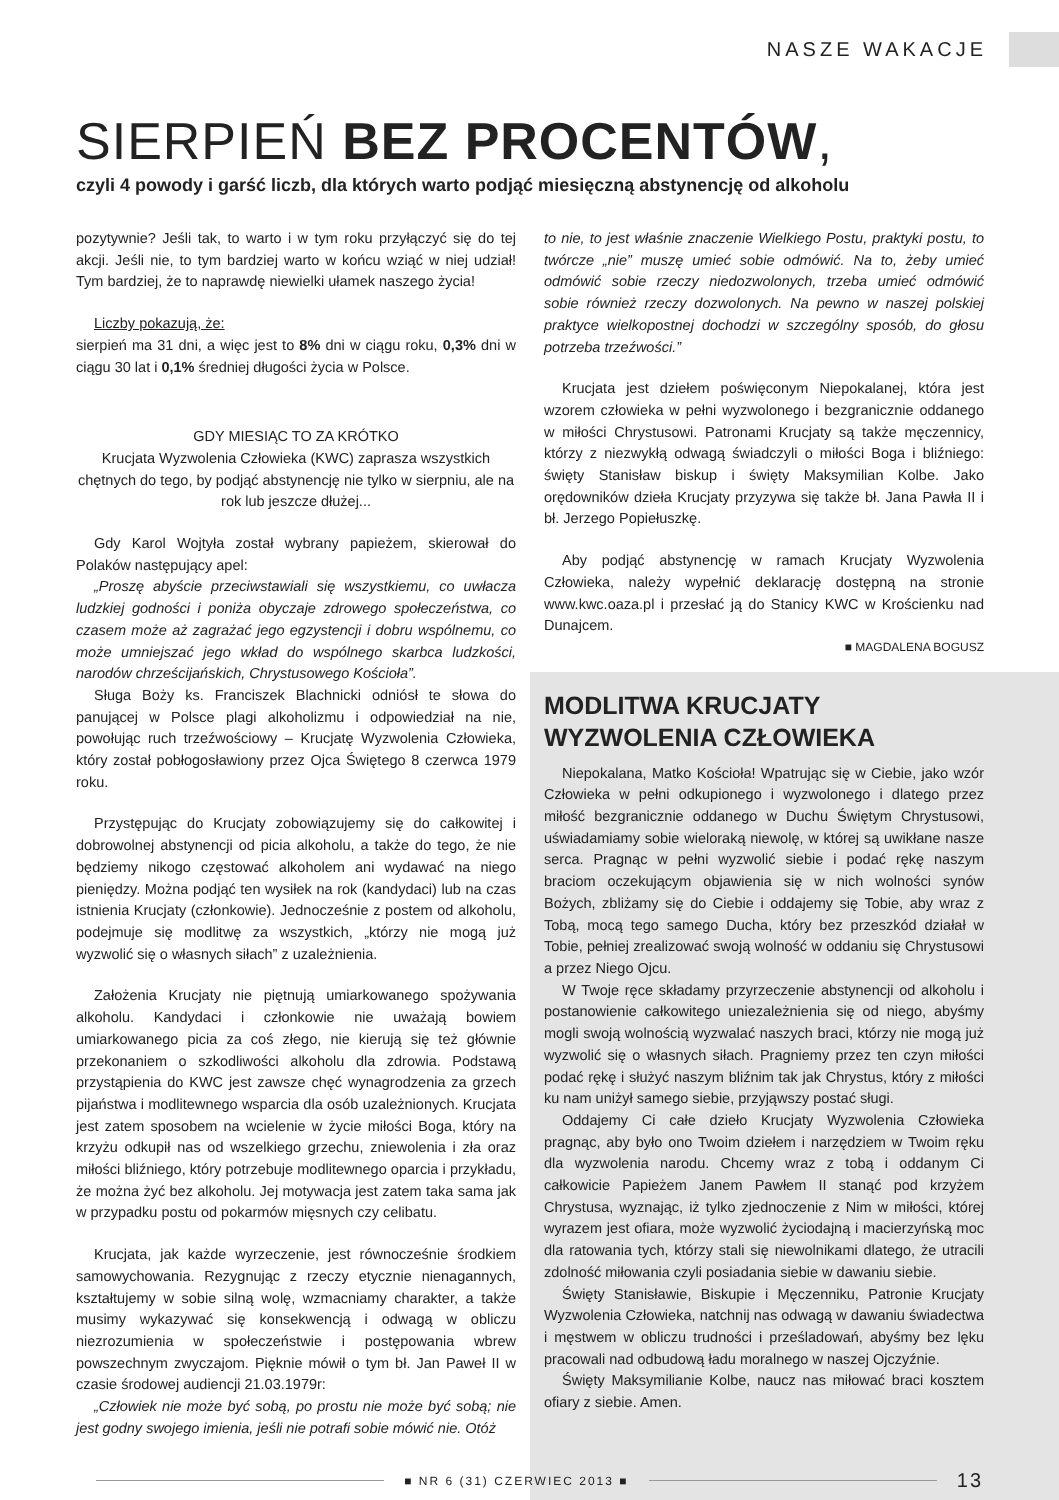NASZE WAKACJE
SIERPIEŃ BEZ PROCENTÓW,
czyli 4 powody i garść liczb, dla których warto podjąć miesięczną abstynencję od alkoholu
pozytywnie? Jeśli tak, to warto i w tym roku przyłączyć się do tej akcji. Jeśli nie, to tym bardziej warto w końcu wziąć w niej udział! Tym bardziej, że to naprawdę niewielki ułamek naszego życia!
Liczby pokazują, że:
sierpień ma 31 dni, a więc jest to 8% dni w ciągu roku, 0,3% dni w ciągu 30 lat i 0,1% średniej długości życia w Polsce.
GDY MIESIĄC TO ZA KRÓTKO
Krucjata Wyzwolenia Człowieka (KWC) zaprasza wszystkich chętnych do tego, by podjąć abstynencję nie tylko w sierpniu, ale na rok lub jeszcze dłużej...
Gdy Karol Wojtyła został wybrany papieżem, skierował do Polaków następujący apel:
„Proszę abyście przeciwstawiali się wszystkiemu, co uwłacza ludzkiej godności i poniża obyczaje zdrowego społeczeństwa, co czasem może aż zagrażać jego egzystencji i dobru wspólnemu, co może umniejszać jego wkład do wspólnego skarbca ludzkości, narodów chrześcijańskich, Chrystusowego Kościoła”.
Sługa Boży ks. Franciszek Blachnicki odniósł te słowa do panującej w Polsce plagi alkoholizmu i odpowiedział na nie, powołując ruch trzeźwościowy – Krucjatę Wyzwolenia Człowieka, który został pobłogosławiony przez Ojca Świętego 8 czerwca 1979 roku.
Przystępując do Krucjaty zobowiązujemy się do całkowitej i dobrowolnej abstynencji od picia alkoholu, a także do tego, że nie będziemy nikogo częstować alkoholem ani wydawać na niego pieniędzy. Można podjąć ten wysiłek na rok (kandydaci) lub na czas istnienia Krucjaty (członkowie). Jednocześnie z postem od alkoholu, podejmuje się modlitwę za wszystkich, „którzy nie mogą już wyzwolić się o własnych siłach” z uzależnienia.
Założenia Krucjaty nie piętnują umiarkowanego spożywania alkoholu. Kandydaci i członkowie nie uważają bowiem umiarkowanego picia za coś złego, nie kierują się też głównie przekonaniem o szkodliwości alkoholu dla zdrowia. Podstawą przystąpienia do KWC jest zawsze chęć wynagrodzenia za grzech pijaństwa i modlitewnego wsparcia dla osób uzależnionych. Krucjata jest zatem sposobem na wcielenie w życie miłości Boga, który na krzyżu odkupił nas od wszelkiego grzechu, zniewolenia i zła oraz miłości bliźniego, który potrzebuje modlitewnego oparcia i przykładu, że można żyć bez alkoholu. Jej motywacja jest zatem taka sama jak w przypadku postu od pokarmów mięsnych czy celibatu.
Krucjata, jak każde wyrzeczenie, jest równocześnie środkiem samowychowania. Rezygnując z rzeczy etycznie nienagannych, kształtujemy w sobie silną wolę, wzmacniamy charakter, a także musimy wykazywać się konsekwencją i odwagą w obliczu niezrozumienia w społeczeństwie i postępowania wbrew powszechnym zwyczajom. Pięknie mówił o tym bł. Jan Paweł II w czasie środowej audiencji 21.03.1979r:
„Człowiek nie może być sobą, po prostu nie może być sobą; nie jest godny swojego imienia, jeśli nie potrafi sobie mówić nie. Otóż
to nie, to jest właśnie znaczenie Wielkiego Postu, praktyki postu, to twórcze „nie” muszę umieć sobie odmówić. Na to, żeby umieć odmówić sobie rzeczy niedozwolonych, trzeba umieć odmówić sobie również rzeczy dozwolonych. Na pewno w naszej polskiej praktyce wielkopostnej dochodzi w szczególny sposób, do głosu potrzeba trzeźwości.”
Krucjata jest dziełem poświęconym Niepokalanej, która jest wzorem człowieka w pełni wyzwolonego i bezgranicznie oddanego w miłości Chrystusowi. Patronami Krucjaty są także męczennicy, którzy z niezwykłą odwagą świadczyli o miłości Boga i bliźniego: święty Stanisław biskup i święty Maksymilian Kolbe. Jako orędowników dzieła Krucjaty przyzywa się także bł. Jana Pawła II i bł. Jerzego Popiełuszkę.
Aby podjąć abstynencję w ramach Krucjaty Wyzwolenia Człowieka, należy wypełnić deklarację dostępną na stronie www.kwc.oaza.pl i przesłać ją do Stanicy KWC w Krościenku nad Dunajcem.
■ MAGDALENA BOGUSZ
MODLITWA KRUCJATY
WYZWOLENIA CZŁOWIEKA
Niepokalana, Matko Kościoła! Wpatrując się w Ciebie, jako wzór Człowieka w pełni odkupionego i wyzwolonego i dlatego przez miłość bezgranicznie oddanego w Duchu Świętym Chrystusowi, uświadamiamy sobie wieloraką niewolę, w której są uwikłane nasze serca. Pragnąc w pełni wyzwolić siebie i podać rękę naszym braciom oczekującym objawienia się w nich wolności synów Bożych, zbliżamy się do Ciebie i oddajemy się Tobie, aby wraz z Tobą, mocą tego samego Ducha, który bez przeszkód działał w Tobie, pełniej zrealizować swoją wolność w oddaniu się Chrystusowi a przez Niego Ojcu.
W Twoje ręce składamy przyrzeczenie abstynencji od alkoholu i postanowienie całkowitego uniezależnienia się od niego, abyśmy mogli swoją wolnością wyzwalać naszych braci, którzy nie mogą już wyzwolić się o własnych siłach. Pragniemy przez ten czyn miłości podać rękę i służyć naszym bliźnim tak jak Chrystus, który z miłości ku nam uniżył samego siebie, przyjąwszy postać sługi.
Oddajemy Ci całe dzieło Krucjaty Wyzwolenia Człowieka pragnąc, aby było ono Twoim dziełem i narzędziem w Twoim ręku dla wyzwolenia narodu. Chcemy wraz z tobą i oddanym Ci całkowicie Papieżem Janem Pawłem II stanąć pod krzyżem Chrystusa, wyznając, iż tylko zjednoczenie z Nim w miłości, której wyrazem jest ofiara, może wyzwolić życiodajną i macierzyńską moc dla ratowania tych, którzy stali się niewolnikami dlatego, że utracili zdolność miłowania czyli posiadania siebie w dawaniu siebie.
Święty Stanisławie, Biskupie i Męczenniku, Patronie Krucjaty Wyzwolenia Człowieka, natchnij nas odwagą w dawaniu świadectwa i męstwem w obliczu trudności i prześladowań, abyśmy bez lęku pracowali nad odbudową ładu moralnego w naszej Ojczyźnie.
Święty Maksymilianie Kolbe, naucz nas miłować braci kosztem ofiary z siebie. Amen.
■ NR 6 (31) CZERWIEC 2013 ■
13